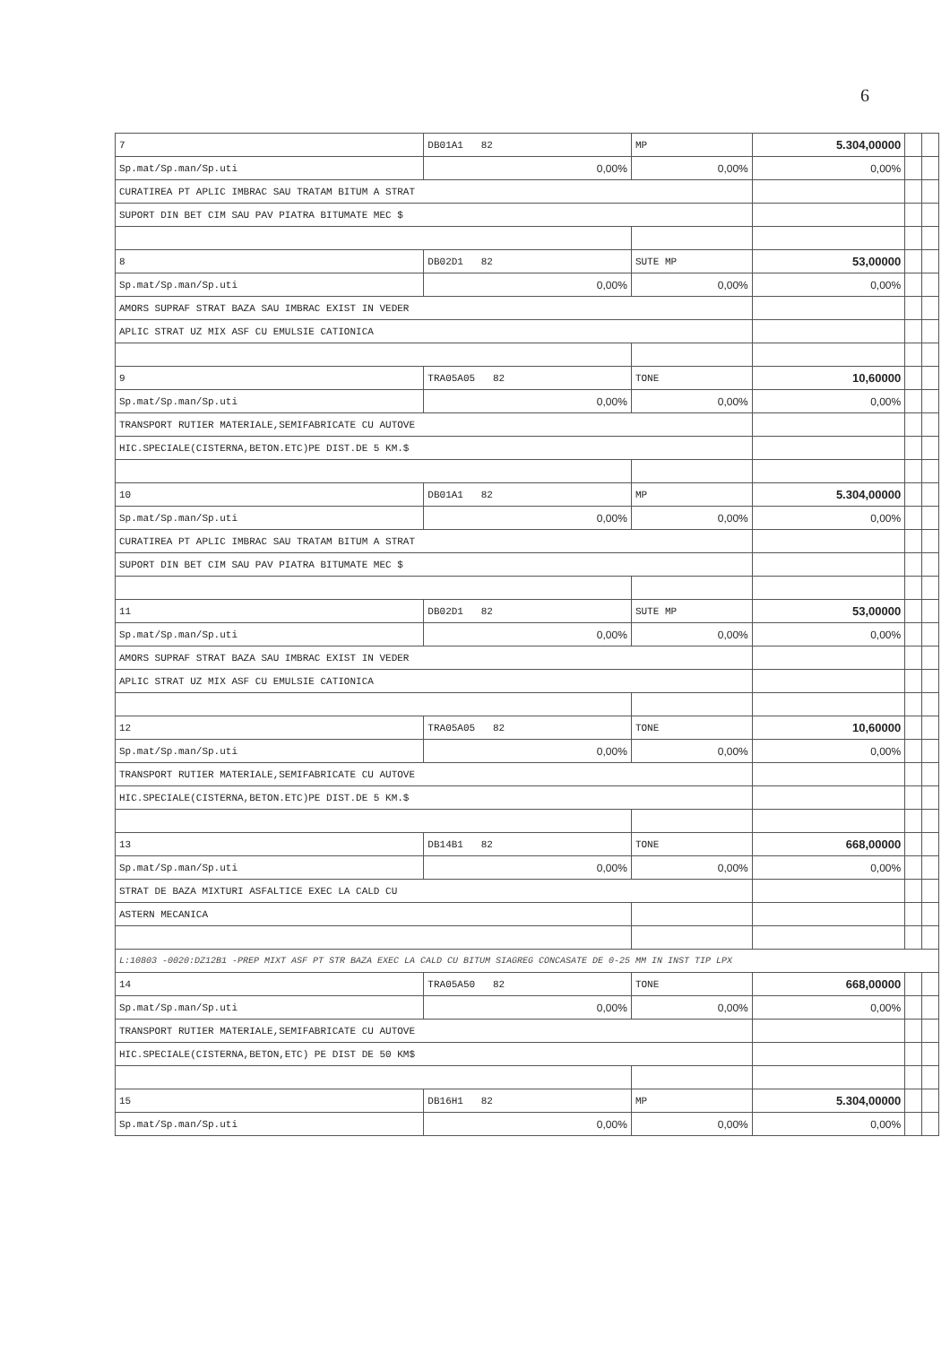6
| 7 | DB01A1 82 | MP | 5.304,00000 | | |
| Sp.mat/Sp.man/Sp.uti | 0,00% | 0,00% | 0,00% | | |
| CURATIREA PT APLIC IMBRAC SAU TRATAM BITUM A STRAT | | | | | |
| SUPORT DIN BET CIM SAU PAV PIATRA BITUMATE MEC $ | | | | | |
| 8 | DB02D1 82 | SUTE MP | 53,00000 | | |
| Sp.mat/Sp.man/Sp.uti | 0,00% | 0,00% | 0,00% | | |
| AMORS SUPRAF STRAT BAZA SAU IMBRAC EXIST IN VEDER | | | | | |
| APLIC STRAT UZ MIX ASF CU EMULSIE CATIONICA | | | | | |
| 9 | TRA05A05 82 | TONE | 10,60000 | | |
| Sp.mat/Sp.man/Sp.uti | 0,00% | 0,00% | 0,00% | | |
| TRANSPORT RUTIER MATERIALE,SEMIFABRICATE CU AUTOVE | | | | | |
| HIC.SPECIALE(CISTERNA,BETON.ETC)PE DIST.DE 5 KM.$ | | | | | |
| 10 | DB01A1 82 | MP | 5.304,00000 | | |
| Sp.mat/Sp.man/Sp.uti | 0,00% | 0,00% | 0,00% | | |
| CURATIREA PT APLIC IMBRAC SAU TRATAM BITUM A STRAT | | | | | |
| SUPORT DIN BET CIM SAU PAV PIATRA BITUMATE MEC $ | | | | | |
| 11 | DB02D1 82 | SUTE MP | 53,00000 | | |
| Sp.mat/Sp.man/Sp.uti | 0,00% | 0,00% | 0,00% | | |
| AMORS SUPRAF STRAT BAZA SAU IMBRAC EXIST IN VEDER | | | | | |
| APLIC STRAT UZ MIX ASF CU EMULSIE CATIONICA | | | | | |
| 12 | TRA05A05 82 | TONE | 10,60000 | | |
| Sp.mat/Sp.man/Sp.uti | 0,00% | 0,00% | 0,00% | | |
| TRANSPORT RUTIER MATERIALE,SEMIFABRICATE CU AUTOVE | | | | | |
| HIC.SPECIALE(CISTERNA,BETON.ETC)PE DIST.DE 5 KM.$ | | | | | |
| 13 | DB14B1 82 | TONE | 668,00000 | | |
| Sp.mat/Sp.man/Sp.uti | 0,00% | 0,00% | 0,00% | | |
| STRAT DE BAZA MIXTURI ASFALTICE EXEC LA CALD CU | | | | | |
| ASTERN MECANICA | | | | | |
| L:10803 -0020:DZ12B1 -PREP MIXT ASF PT STR BAZA EXEC LA CALD CU BITUM SIAGREG CONCASATE DE 0-25 MM IN INST TIP LPX | | | | | |
| 14 | TRA05A50 82 | TONE | 668,00000 | | |
| Sp.mat/Sp.man/Sp.uti | 0,00% | 0,00% | 0,00% | | |
| TRANSPORT RUTIER MATERIALE,SEMIFABRICATE CU AUTOVE | | | | | |
| HIC.SPECIALE(CISTERNA,BETON,ETC) PE DIST DE 50 KM$ | | | | | |
| 15 | DB16H1 82 | MP | 5.304,00000 | | |
| Sp.mat/Sp.man/Sp.uti | 0,00% | 0,00% | 0,00% | | |